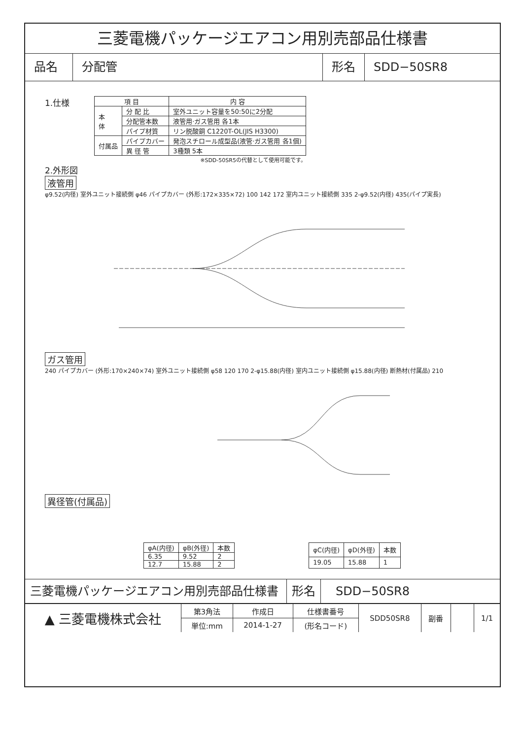三菱電機パッケージエアコン用別売部品仕様書
品名 分配管 形名 SDD−50SR8
1.仕様
| 項 目 | | 内 容 |
| --- | --- | --- |
| 本 体 | 分 配 比 | 室外ユニット容量を50:50に2分配 |
| | 分配管本数 | 液管用·ガス管用 各1本 |
| | パイプ材質 | リン脱酸銅 C1220T-OL(JIS H3300) |
| 付属品 | パイプカバー | 発泡スチロール成型品(液管·ガス管用 各1個) |
| | 異 径 管 | 3種類 5本 |
※SDD-50SR5の代替として使用可能です。
2.外形図
液管用
φ9.52(内径) 室外ユニット接続側 φ46 パイプカバー (外形:172×335×72) 100 142 172 室内ユニット接続側 335 2-φ9.52(内径) 435(パイプ実長)
ガス管用
240 パイプカバー (外形:170×240×74) 室外ユニット接続側 φ58 120 170 2-φ15.88(内径) 室内ユニット接続側 φ15.88(内径) 断熱材(付属品) 210
異径管(付属品)
| φA(内径) | φB(外径) | 本数 |
| --- | --- | --- |
| 6.35 | 9.52 | 2 |
| 12.7 | 15.88 | 2 |
| φC(内径) | φD(外径) | 本数 |
| --- | --- | --- |
| 19.05 | 15.88 | 1 |
三菱電機パッケージエアコン用別売部品仕様書 形名 SDD−50SR8
| ▲ 三菱電機株式会社 | 第3角法 | 作成日 | 仕様書番号 | SDD50SR8 | 副番 | | 1/1 |
| | 単位:mm | 2014-1-27 | (形名コード) | | | | |